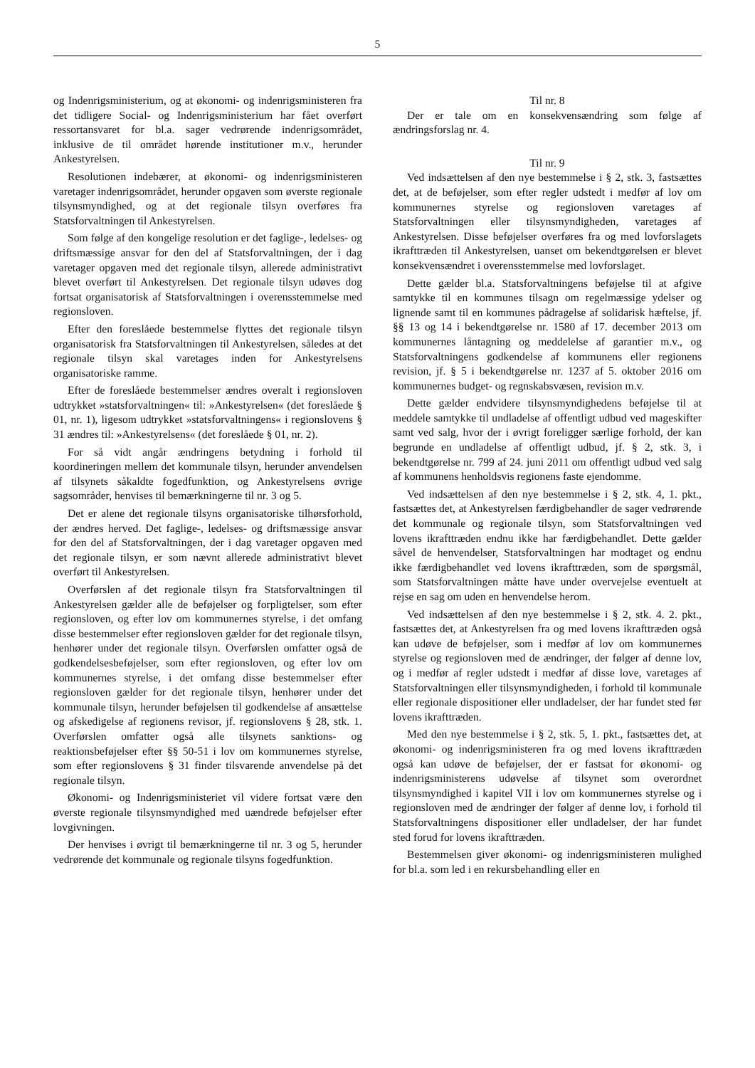5
og Indenrigsministerium, og at økonomi- og indenrigsministeren fra det tidligere Social- og Indenrigsministerium har fået overført ressortansvaret for bl.a. sager vedrørende indenrigsområdet, inklusive de til området hørende institutioner m.v., herunder Ankestyrelsen.
Resolutionen indebærer, at økonomi- og indenrigsministeren varetager indenrigsområdet, herunder opgaven som øverste regionale tilsynsmyndighed, og at det regionale tilsyn overføres fra Statsforvaltningen til Ankestyrelsen.
Som følge af den kongelige resolution er det faglige-, ledelses- og driftsmæssige ansvar for den del af Statsforvaltningen, der i dag varetager opgaven med det regionale tilsyn, allerede administrativt blevet overført til Ankestyrelsen. Det regionale tilsyn udøves dog fortsat organisatorisk af Statsforvaltningen i overensstemmelse med regionsloven.
Efter den foreslåede bestemmelse flyttes det regionale tilsyn organisatorisk fra Statsforvaltningen til Ankestyrelsen, således at det regionale tilsyn skal varetages inden for Ankestyrelsens organisatoriske ramme.
Efter de foreslåede bestemmelser ændres overalt i regionsloven udtrykket »statsforvaltningen« til: »Ankestyrelsen« (det foreslåede § 01, nr. 1), ligesom udtrykket »statsforvaltningens« i regionslovens § 31 ændres til: »Ankestyrelsens« (det foreslåede § 01, nr. 2).
For så vidt angår ændringens betydning i forhold til koordineringen mellem det kommunale tilsyn, herunder anvendelsen af tilsynets såkaldte fogedfunktion, og Ankestyrelsens øvrige sagsområder, henvises til bemærkningerne til nr. 3 og 5.
Det er alene det regionale tilsyns organisatoriske tilhørsforhold, der ændres herved. Det faglige-, ledelses- og driftsmæssige ansvar for den del af Statsforvaltningen, der i dag varetager opgaven med det regionale tilsyn, er som nævnt allerede administrativt blevet overført til Ankestyrelsen.
Overførslen af det regionale tilsyn fra Statsforvaltningen til Ankestyrelsen gælder alle de beføjelser og forpligtelser, som efter regionsloven, og efter lov om kommunernes styrelse, i det omfang disse bestemmelser efter regionsloven gælder for det regionale tilsyn, henhører under det regionale tilsyn. Overførslen omfatter også de godkendelsesbeføjelser, som efter regionsloven, og efter lov om kommunernes styrelse, i det omfang disse bestemmelser efter regionsloven gælder for det regionale tilsyn, henhører under det kommunale tilsyn, herunder beføjelsen til godkendelse af ansættelse og afskedigelse af regionens revisor, jf. regionslovens § 28, stk. 1. Overførslen omfatter også alle tilsynets sanktions- og reaktionsbeføjelser efter §§ 50-51 i lov om kommunernes styrelse, som efter regionslovens § 31 finder tilsvarende anvendelse på det regionale tilsyn.
Økonomi- og Indenrigsministeriet vil videre fortsat være den øverste regionale tilsynsmyndighed med uændrede beføjelser efter lovgivningen.
Der henvises i øvrigt til bemærkningerne til nr. 3 og 5, herunder vedrørende det kommunale og regionale tilsyns fogedfunktion.
Til nr. 8
Der er tale om en konsekvensændring som følge af ændringsforslag nr. 4.
Til nr. 9
Ved indsættelsen af den nye bestemmelse i § 2, stk. 3, fastsættes det, at de beføjelser, som efter regler udstedt i medfør af lov om kommunernes styrelse og regionsloven varetages af Statsforvaltningen eller tilsynsmyndigheden, varetages af Ankestyrelsen. Disse beføjelser overføres fra og med lovforslagets ikrafttræden til Ankestyrelsen, uanset om bekendtgørelsen er blevet konsekvensændret i overensstemmelse med lovforslaget.
Dette gælder bl.a. Statsforvaltningens beføjelse til at afgive samtykke til en kommunes tilsagn om regelmæssige ydelser og lignende samt til en kommunes pådragelse af solidarisk hæftelse, jf. §§ 13 og 14 i bekendtgørelse nr. 1580 af 17. december 2013 om kommunernes låntagning og meddelelse af garantier m.v., og Statsforvaltningens godkendelse af kommunens eller regionens revision, jf. § 5 i bekendtgørelse nr. 1237 af 5. oktober 2016 om kommunernes budget- og regnskabsvæsen, revision m.v.
Dette gælder endvidere tilsynsmyndighedens beføjelse til at meddele samtykke til undladelse af offentligt udbud ved mageskifter samt ved salg, hvor der i øvrigt foreligger særlige forhold, der kan begrunde en undladelse af offentligt udbud, jf. § 2, stk. 3, i bekendtgørelse nr. 799 af 24. juni 2011 om offentligt udbud ved salg af kommunens henholdsvis regionens faste ejendomme.
Ved indsættelsen af den nye bestemmelse i § 2, stk. 4, 1. pkt., fastsættes det, at Ankestyrelsen færdigbehandler de sager vedrørende det kommunale og regionale tilsyn, som Statsforvaltningen ved lovens ikrafttræden endnu ikke har færdigbehandlet. Dette gælder såvel de henvendelser, Statsforvaltningen har modtaget og endnu ikke færdigbehandlet ved lovens ikrafttræden, som de spørgsmål, som Statsforvaltningen måtte have under overvejelse eventuelt at rejse en sag om uden en henvendelse herom.
Ved indsættelsen af den nye bestemmelse i § 2, stk. 4. 2. pkt., fastsættes det, at Ankestyrelsen fra og med lovens ikrafttræden også kan udøve de beføjelser, som i medfør af lov om kommunernes styrelse og regionsloven med de ændringer, der følger af denne lov, og i medfør af regler udstedt i medfør af disse love, varetages af Statsforvaltningen eller tilsynsmyndigheden, i forhold til kommunale eller regionale dispositioner eller undladelser, der har fundet sted før lovens ikrafttræden.
Med den nye bestemmelse i § 2, stk. 5, 1. pkt., fastsættes det, at økonomi- og indenrigsministeren fra og med lovens ikrafttræden også kan udøve de beføjelser, der er fastsat for økonomi- og indenrigsministerens udøvelse af tilsynet som overordnet tilsynsmyndighed i kapitel VII i lov om kommunernes styrelse og i regionsloven med de ændringer der følger af denne lov, i forhold til Statsforvaltningens dispositioner eller undladelser, der har fundet sted forud for lovens ikrafttræden.
Bestemmelsen giver økonomi- og indenrigsministeren mulighed for bl.a. som led i en rekursbehandling eller en